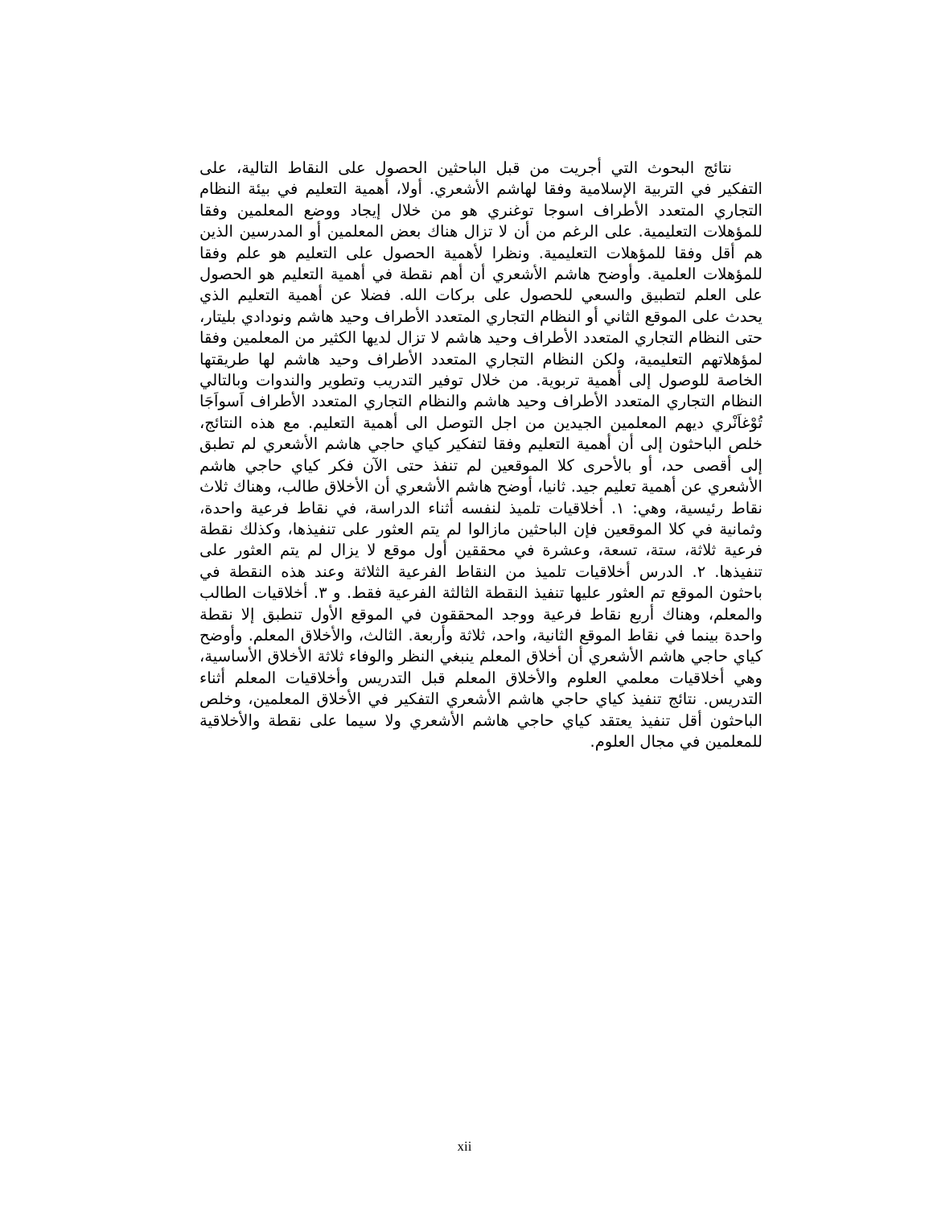نتائج البحوث التي أجريت من قبل الباحثين الحصول على النقاط التالية، على التفكير في التربية الإسلامية وفقا لهاشم الأشعري. أولا، أهمية التعليم في بيئة النظام التجاري المتعدد الأطراف اسوجا توغنري هو من خلال إيجاد ووضع المعلمين وفقا للمؤهلات التعليمية. على الرغم من أن لا تزال هناك بعض المعلمين أو المدرسين الذين هم أقل وفقا للمؤهلات التعليمية. ونظرا لأهمية الحصول على التعليم هو علم وفقا للمؤهلات العلمية. وأوضح هاشم الأشعري أن أهم نقطة في أهمية التعليم هو الحصول على العلم لتطبيق والسعي للحصول على بركات الله. فضلا عن أهمية التعليم الذي يحدث على الموقع الثاني أو النظام التجاري المتعدد الأطراف وحيد هاشم ونودادي بليتار، حتى النظام التجاري المتعدد الأطراف وحيد هاشم لا تزال لديها الكثير من المعلمين وفقا لمؤهلاتهم التعليمية، ولكن النظام التجاري المتعدد الأطراف وحيد هاشم لها طريقتها الخاصة للوصول إلى أهمية تربوية. من خلال توفير التدريب وتطوير والندوات وبالتالي النظام التجاري المتعدد الأطراف وحيد هاشم والنظام التجاري المتعدد الأطراف اَسواَجَا تُوْغاَنْري ديهم المعلمين الجيدين من اجل التوصل الى أهمية التعليم. مع هذه النتائج، خلص الباحثون إلى أن أهمية التعليم وفقا لتفكير كياي حاجي هاشم الأشعري لم تطبق إلى أقصى حد، أو بالأحرى كلا الموقعين لم تنفذ حتى الآن فكر كياي حاجي هاشم الأشعري عن أهمية تعليم جيد. ثانيا، أوضح هاشم الأشعري أن الأخلاق طالب، وهناك ثلاث نقاط رئيسية، وهي: ١. أخلاقيات تلميذ لنفسه أثناء الدراسة، في نقاط فرعية واحدة، وثمانية في كلا الموقعين فإن الباحثين مازالوا لم يتم العثور على تنفيذها، وكذلك نقطة فرعية ثلاثة، ستة، تسعة، وعشرة في محققين أول موقع لا يزال لم يتم العثور على تنفيذها. ٢. الدرس أخلاقيات تلميذ من النقاط الفرعية الثلاثة وعند هذه النقطة في باحثون الموقع تم العثور عليها تنفيذ النقطة الثالثة الفرعية فقط. و ٣. أخلاقيات الطالب والمعلم، وهناك أربع نقاط فرعية ووجد المحققون في الموقع الأول تنطبق إلا نقطة واحدة بينما في نقاط الموقع الثانية، واحد، ثلاثة وأربعة. الثالث، والأخلاق المعلم. وأوضح كياي حاجي هاشم الأشعري أن أخلاق المعلم ينبغي النظر والوفاء ثلاثة الأخلاق الأساسية، وهي أخلاقيات معلمي العلوم والأخلاق المعلم قبل التدريس وأخلاقيات المعلم أثناء التدريس. نتائج تنفيذ كياي حاجي هاشم الأشعري التفكير في الأخلاق المعلمين، وخلص الباحثون أقل تنفيذ يعتقد كياي حاجي هاشم الأشعري ولا سيما على نقطة والأخلاقية للمعلمين في مجال العلوم.
xii